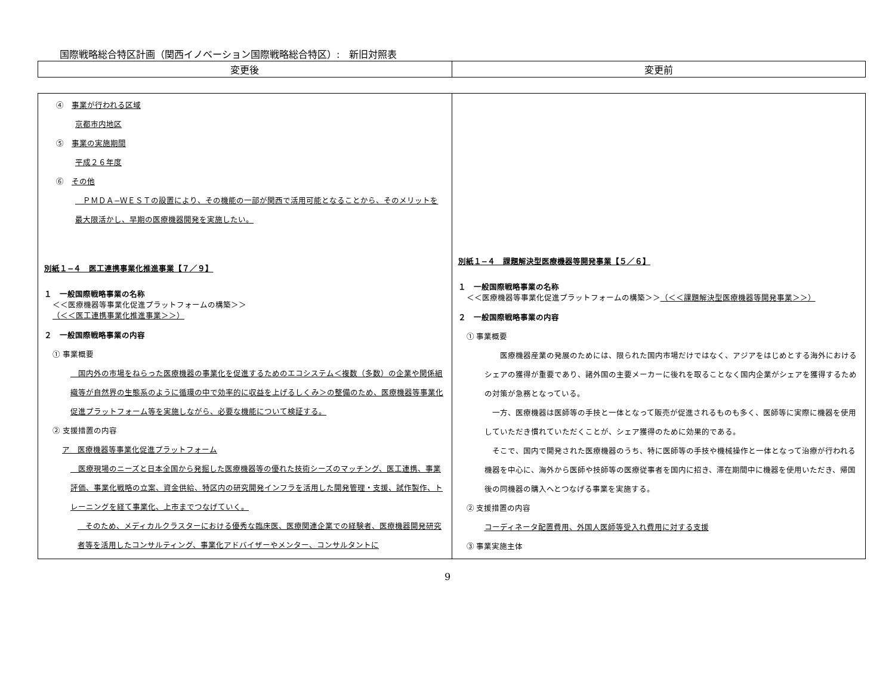国際戦略総合特区計画（関西イノベーション国際戦略総合特区）:　新旧対照表
| 変更後 | 変更前 |
| --- | --- |
| ④ 事業が行われる区域 京都市内地区 ⑤ 事業の実施期間 平成２６年度 ⑥ その他 ＰＭＤＡ−ＷＥＳＴの設置により、その機能の一部が関西で活用可能となることから、そのメリットを最大限活かし、早期の医療機器開発を実施したい。 別紙１−４ 医工連携事業化推進事業【７／９】 １ 一般国際戦略事業の名称 ＜＜医療機器等事業化促進プラットフォームの構築＞＞ （＜＜医工連携事業化推進事業＞＞） ２ 一般国際戦略事業の内容 ① 事業概要 国内外の市場をねらった医療機器の事業化を促進するためのエコシステム＜複数（多数）の企業や関係組織等が自然界の生態系のように循環の中で効率的に収益を上げるしくみ＞の整備のため、医療機器等事業化促進プラットフォーム等を実施しながら、必要な機能について検証する。 ② 支援措置の内容 ア 医療機器等事業化促進プラットフォーム 医療現場のニーズと日本全国から発掘した医療機器等の優れた技術シーズのマッチング、医工連携、事業評価、事業化戦略の立案、資金供給、特区内の研究開発インフラを活用した開発管理・支援、試作製作、トレーニングを経て事業化、上市までつなげていく。 そのため、メディカルクラスターにおける優秀な臨床医、医療関連企業での経験者、医療機器開発研究者等を活用したコンサルティング、事業化アドバイザーやメンター、コンサルタントに | 別紙１−４ 課題解決型医療機器等開発事業【５／６】 １ 一般国際戦略事業の名称 ＜＜医療機器等事業化促進プラットフォームの構築＞＞ （＜＜課題解決型医療機器等開発事業＞＞） ２ 一般国際戦略事業の内容 ① 事業概要 医療機器産業の発展のためには、限られた国内市場だけではなく、アジアをはじめとする海外におけるシェアの獲得が重要であり、諸外国の主要メーカーに後れを取ることなく国内企業がシェアを獲得するための対策が急務となっている。 一方、医療機器は医師等の手技と一体となって販売が促進されるものも多く、医師等に実際に機器を使用していただき慣れていただくことが、シェア獲得のために効果的である。 そこで、国内で開発された医療機器のうち、特に医師等の手技や機械操作と一体となって治療が行われる機器を中心に、海外から医師や技師等の医療従事者を国内に招き、滞在期間中に機器を使用いただき、帰国後の同機器の購入へとつなげる事業を実施する。 ② 支援措置の内容 コーディネータ配置費用、外国人医師等受入れ費用に対する支援 ③ 事業実施主体 |
9